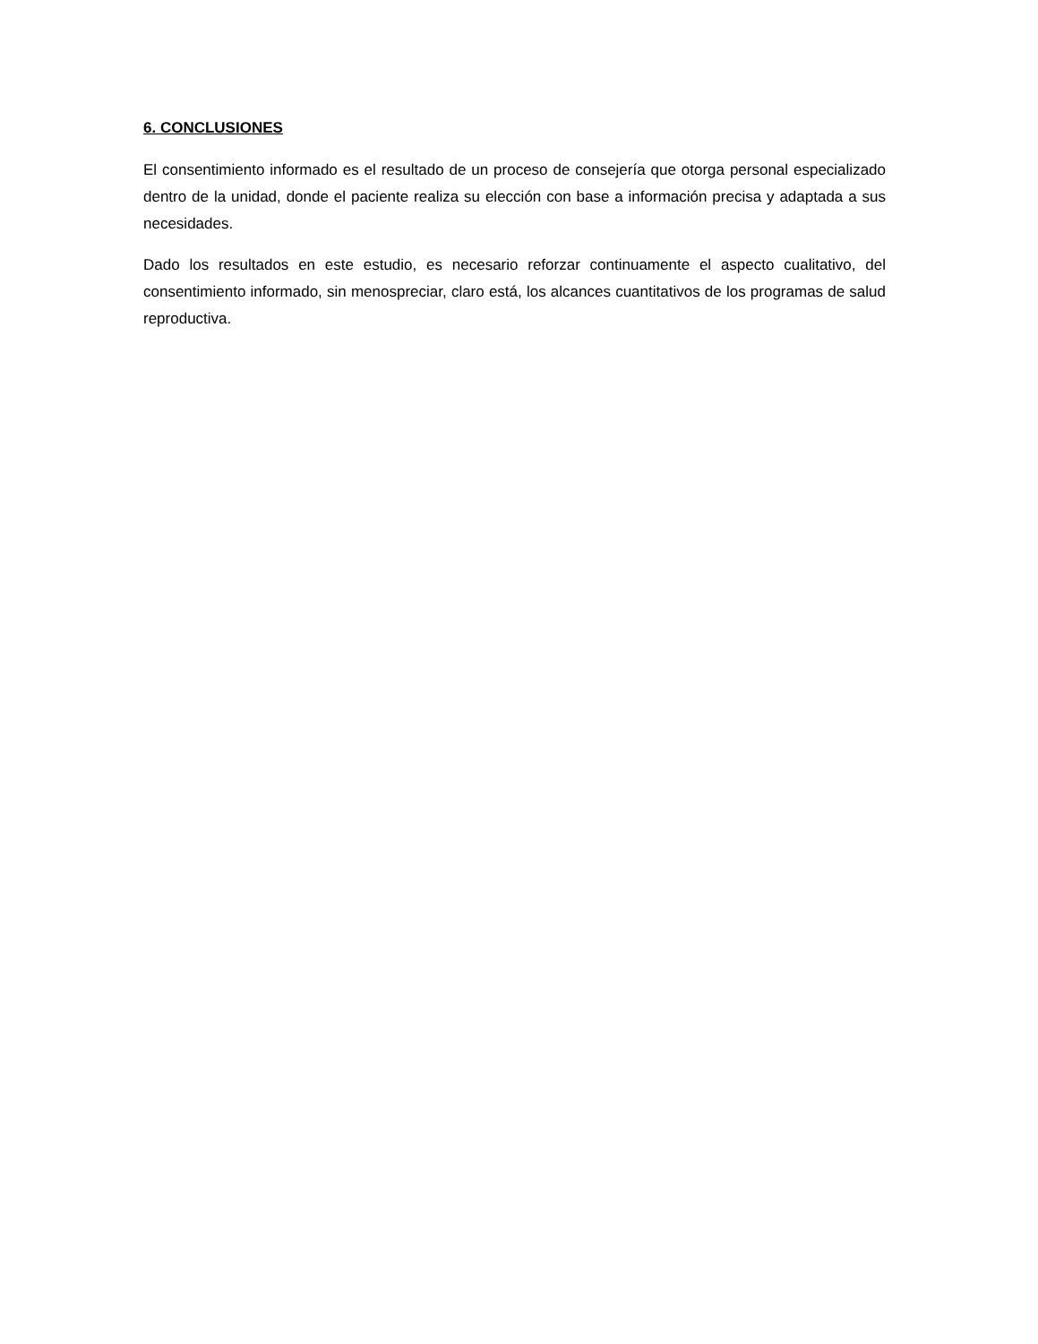6. CONCLUSIONES
El consentimiento informado es el resultado de un proceso de consejería que otorga personal especializado dentro de la unidad, donde el paciente realiza su elección con base a información precisa y adaptada a sus necesidades.
Dado los resultados en este estudio, es necesario reforzar continuamente el aspecto cualitativo, del consentimiento informado, sin menospreciar, claro está, los alcances cuantitativos de los programas de salud reproductiva.